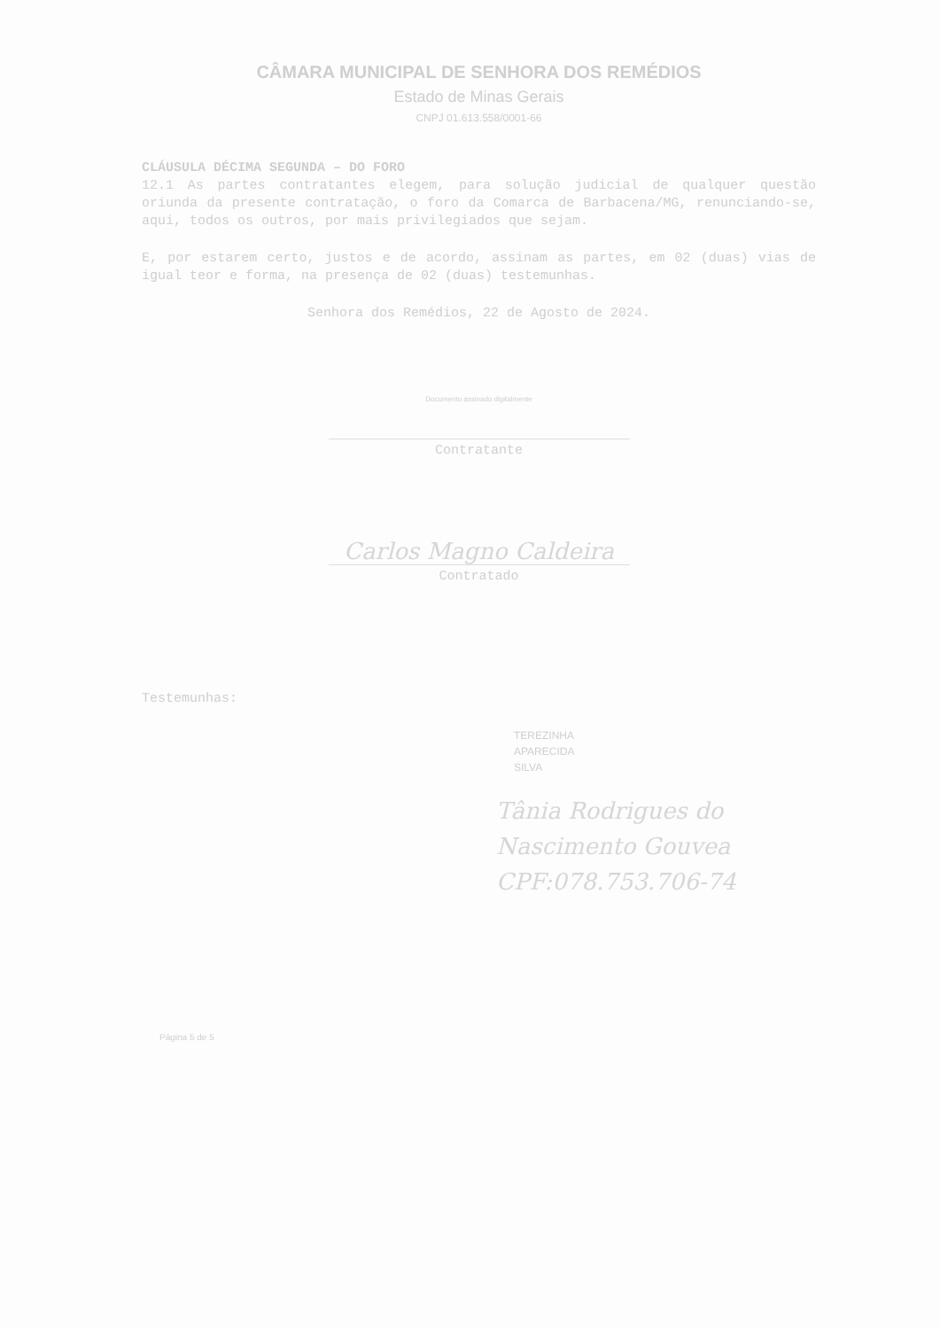CÂMARA MUNICIPAL DE SENHORA DOS REMÉDIOS
Estado de Minas Gerais
CNPJ 01.613.558/0001-66
CLÁUSULA DÉCIMA SEGUNDA – DO FORO
12.1 As partes contratantes elegem, para solução judicial de qualquer questão oriunda da presente contratação, o foro da Comarca de Barbacena/MG, renunciando-se, aqui, todos os outros, por mais privilegiados que sejam.
E, por estarem certo, justos e de acordo, assinam as partes, em 02 (duas) vias de igual teor e forma, na presença de 02 (duas) testemunhas.
Senhora dos Remédios, 22 de Agosto de 2024.
Documento assinado digitalmente
Contratante
Carlos Magno Caldeira
Contratado
Testemunhas:
TEREZINHA
APARECIDA
SILVA
Tânia Rodrigues do
Nascimento Gouvea
CPF:078.753.706-74
Página 5 de 5